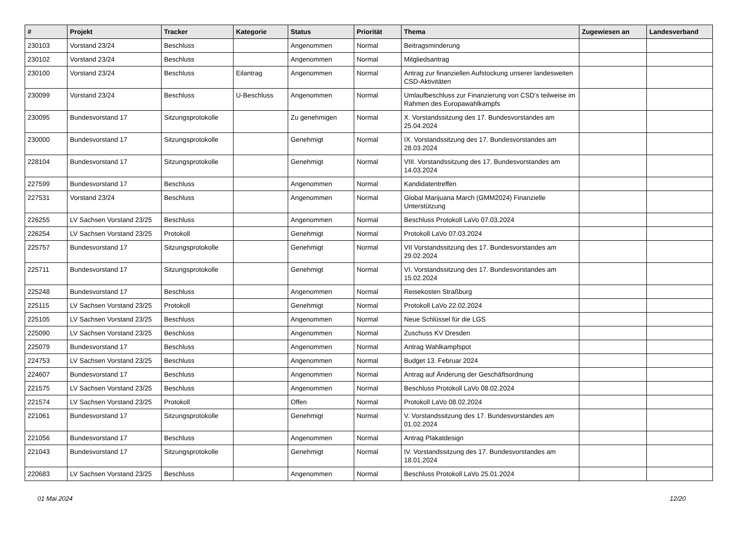| # | Projekt | Tracker | Kategorie | Status | Priorität | Thema | Zugewiesen an | Landesverband |
| --- | --- | --- | --- | --- | --- | --- | --- | --- |
| 230103 | Vorstand 23/24 | Beschluss | | Angenommen | Normal | Beitragsminderung | | |
| 230102 | Vorstand 23/24 | Beschluss | | Angenommen | Normal | Mitgliedsantrag | | |
| 230100 | Vorstand 23/24 | Beschluss | Eilantrag | Angenommen | Normal | Antrag zur finanziellen Aufstockung unserer landesweiten CSD-Aktivitäten | | |
| 230099 | Vorstand 23/24 | Beschluss | U-Beschluss | Angenommen | Normal | Umlaufbeschluss zur Finanzierung von CSD's teilweise im Rahmen des Europawahlkampfs | | |
| 230095 | Bundesvorstand 17 | Sitzungsprotokolle | | Zu genehmigen | Normal | X. Vorstandssitzung des 17. Bundesvorstandes am 25.04.2024 | | |
| 230000 | Bundesvorstand 17 | Sitzungsprotokolle | | Genehmigt | Normal | IX. Vorstandssitzung des 17. Bundesvorstandes am 28.03.2024 | | |
| 228104 | Bundesvorstand 17 | Sitzungsprotokolle | | Genehmigt | Normal | VIII. Vorstandssitzung des 17. Bundesvorstandes am 14.03.2024 | | |
| 227599 | Bundesvorstand 17 | Beschluss | | Angenommen | Normal | Kandidatentreffen | | |
| 227531 | Vorstand 23/24 | Beschluss | | Angenommen | Normal | Global Marijuana March (GMM2024) Finanzielle Unterstützung | | |
| 226255 | LV Sachsen Vorstand 23/25 | Beschluss | | Angenommen | Normal | Beschluss Protokoll LaVo 07.03.2024 | | |
| 226254 | LV Sachsen Vorstand 23/25 | Protokoll | | Genehmigt | Normal | Protokoll LaVo 07.03.2024 | | |
| 225757 | Bundesvorstand 17 | Sitzungsprotokolle | | Genehmigt | Normal | VII Vorstandssitzung des 17. Bundesvorstandes am 29.02.2024 | | |
| 225711 | Bundesvorstand 17 | Sitzungsprotokolle | | Genehmigt | Normal | VI. Vorstandssitzung des 17. Bundesvorstandes am 15.02.2024 | | |
| 225248 | Bundesvorstand 17 | Beschluss | | Angenommen | Normal | Reisekosten Straßburg | | |
| 225115 | LV Sachsen Vorstand 23/25 | Protokoll | | Genehmigt | Normal | Protokoll LaVo 22.02.2024 | | |
| 225105 | LV Sachsen Vorstand 23/25 | Beschluss | | Angenommen | Normal | Neue Schlüssel für die LGS | | |
| 225090 | LV Sachsen Vorstand 23/25 | Beschluss | | Angenommen | Normal | Zuschuss KV Dresden | | |
| 225079 | Bundesvorstand 17 | Beschluss | | Angenommen | Normal | Antrag Wahlkampfspot | | |
| 224753 | LV Sachsen Vorstand 23/25 | Beschluss | | Angenommen | Normal | Budget 13. Februar 2024 | | |
| 224607 | Bundesvorstand 17 | Beschluss | | Angenommen | Normal | Antrag auf Änderung der Geschäftsordnung | | |
| 221575 | LV Sachsen Vorstand 23/25 | Beschluss | | Angenommen | Normal | Beschluss Protokoll LaVo 08.02.2024 | | |
| 221574 | LV Sachsen Vorstand 23/25 | Protokoll | | Offen | Normal | Protokoll LaVo 08.02.2024 | | |
| 221061 | Bundesvorstand 17 | Sitzungsprotokolle | | Genehmigt | Normal | V. Vorstandssitzung des 17. Bundesvorstandes am 01.02.2024 | | |
| 221056 | Bundesvorstand 17 | Beschluss | | Angenommen | Normal | Antrag Plakatdesign | | |
| 221043 | Bundesvorstand 17 | Sitzungsprotokolle | | Genehmigt | Normal | IV. Vorstandssitzung des 17. Bundesvorstandes am 18.01.2024 | | |
| 220683 | LV Sachsen Vorstand 23/25 | Beschluss | | Angenommen | Normal | Beschluss Protokoll LaVo 25.01.2024 | | |
01 Mai 2024 12/20